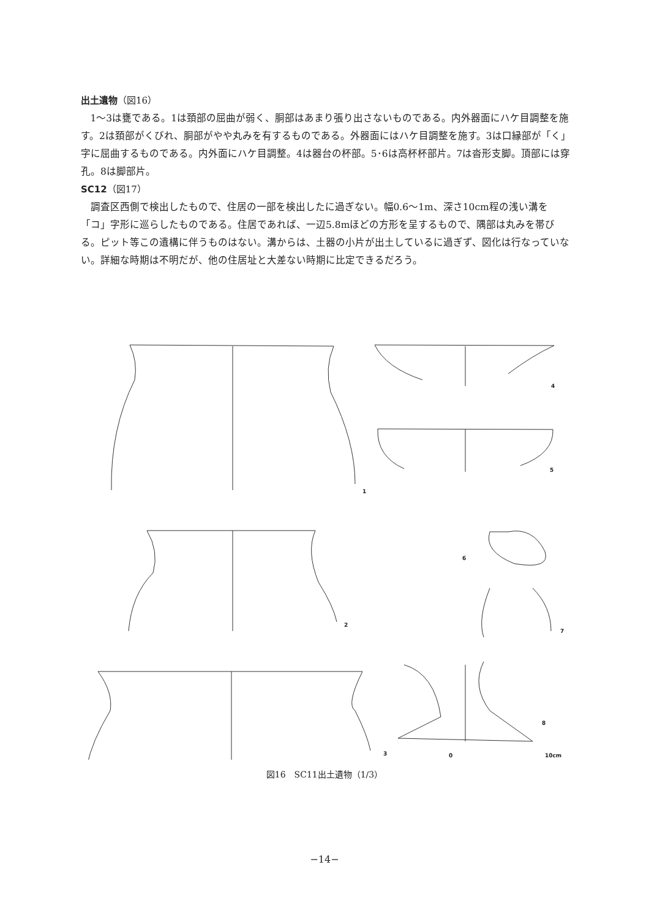出土遺物（図16）
1～3は甕である。1は頚部の屈曲が弱く、胴部はあまり張り出さないものである。内外器面にハケ目調整を施す。2は頚部がくびれ、胴部がやや丸みを有するものである。外器面にはハケ目調整を施す。3は口縁部が「く」字に屈曲するものである。内外面にハケ目調整。4は器台の杯部。5･6は高杯杯部片。7は沓形支脚。頂部には穿孔。8は脚部片。
SC12（図17）
調査区西側で検出したもので、住居の一部を検出したに過ぎない。幅0.6～1m、深さ10cm程の浅い溝を「コ」字形に巡らしたものである。住居であれば、一辺5.8mほどの方形を呈するもので、隅部は丸みを帯びる。ピット等この遺構に伴うものはない。溝からは、土器の小片が出土しているに過ぎず、図化は行なっていない。詳細な時期は不明だが、他の住居址と大差ない時期に比定できるだろう。
1
2
3
4
5
6
7
8
0 10cm
図16　SC11出土遺物（1/3）
−14−